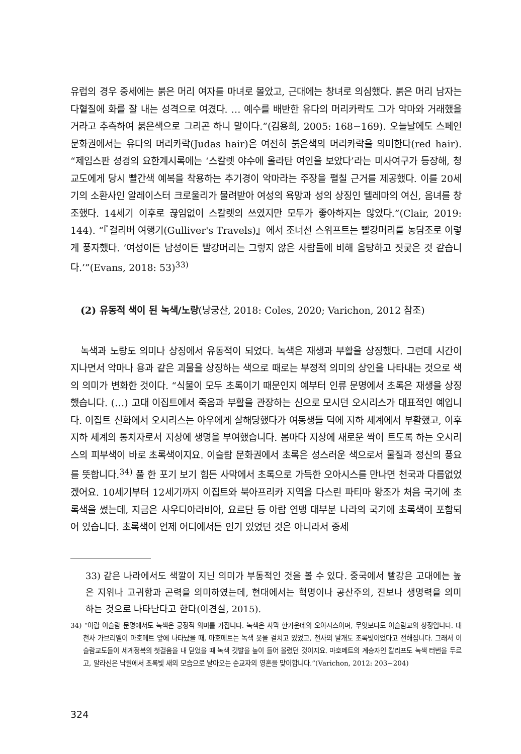유럽의 경우 중세에는 붉은 머리 여자를 마녀로 몰았고, 근대에는 창녀로 의심했다. 붉은 머리 남자는 다혈질에 화를 잘 내는 성격으로 여겼다. … 예수를 배반한 유다의 머리카락도 그가 악마와 거래했을 거라고 추측하여 붉은색으로 그리곤 하니 말이다.”(김용희, 2005: 168−169). 오늘날에도 스페인 문화권에서는 유다의 머리카락(Judas hair)은 여전히 붉은색의 머리카락을 의미한다(red hair). “제임스판 성경의 요한계시록에는 ‘스칼렛 야수에 올라탄 여인을 보았다’라는 미사여구가 등장해, 청교도에게 당시 빨간색 예복을 착용하는 추기경이 악마라는 주장을 펼칠 근거를 제공했다. 이를 20세기의 소환사인 알레이스터 크로울리가 물려받아 여성의 욕망과 성의 상징인 텔레마의 여신, 음녀를 창조했다. 14세기 이후로 끊임없이 스칼렛의 쓰였지만 모두가 좋아하지는 않았다.”(Clair, 2019: 144). “『걸리버 여행기(Gulliver's Travels)』에서 조너선 스위프트는 빨강머리를 농담조로 이렇게 풍자했다. ‘여성이든 남성이든 빨강머리는 그렇지 않은 사람들에 비해 음탕하고 짓궂은 것 같습니다.’”(Evans, 2018: 53)<sup>33)</sup>
(2) 유동적 색이 된 녹색/노랑(낭궁산, 2018: Coles, 2020; Varichon, 2012 참조)
녹색과 노랑도 의미나 상징에서 유동적이 되었다. 녹색은 재생과 부활을 상징했다. 그런데 시간이 지나면서 악마나 용과 같은 괴물을 상징하는 색으로 때로는 부정적 의미의 상인을 나타내는 것으로 색의 의미가 변화한 것이다. “식물이 모두 초록이기 때문인지 예부터 인류 문명에서 초록은 재생을 상징했습니다. (…) 고대 이집트에서 죽음과 부활을 관장하는 신으로 모시던 오시리스가 대표적인 예입니다. 이집트 신화에서 오시리스는 아우에게 살해당했다가 여동생들 덕에 지하 세계에서 부활했고, 이후 지하 세계의 통치자로서 지상에 생명을 부여했습니다. 봄마다 지상에 새로운 싹이 트도록 하는 오시리스의 피부색이 바로 초록색이지요. 이슬람 문화권에서 초록은 성스러운 색으로서 물질과 정신의 풍요를 뜻합니다.<sup>34)</sup> 풀 한 포기 보기 힘든 사막에서 초록으로 가득한 오아시스를 만나면 천국과 다름없었겠어요. 10세기부터 12세기까지 이집트와 북아프리카 지역을 다스린 파티마 왕조가 처음 국기에 초록색을 썼는데, 지금은 사우디아라비아, 요르단 등 아랍 연맹 대부분 나라의 국기에 초록색이 포함되어 있습니다. 초록색이 언제 어디에서든 인기 있었던 것은 아니라서 중세
33) 같은 나라에서도 색깔이 지닌 의미가 부동적인 것을 볼 수 있다. 중국에서 빨강은 고대에는 높은 지위나 고귀함과 곤력을 의미하였는데, 현대에서는 혁명이나 공산주의, 진보나 생명력을 의미하는 것으로 나타난다고 한다(이견실, 2015).
34) “아랍 이슬람 문명에서도 녹색은 긍정적 의미를 가집니다. 녹색은 사막 한가운데의 오아시스이며, 무엇보다도 이슬람교의 상징입니다. 대천사 가브리엘이 마호메트 앞에 나타났을 때, 마호메트는 녹색 옷을 걸치고 있었고, 천사의 날개도 초록빛이었다고 전해집니다. 그래서 이슬람교도들이 세계정복의 첫걸음을 내 딛었을 때 녹색 깃발을 높이 들어 올렸던 것이지요. 마호메트의 계승자인 칼리프도 녹색 터번을 두르고, 알라신은 낙원에서 초록빛 새의 모습으로 날아오는 순교자의 영혼을 맞이합니다.”(Varichon, 2012: 203−204)
324